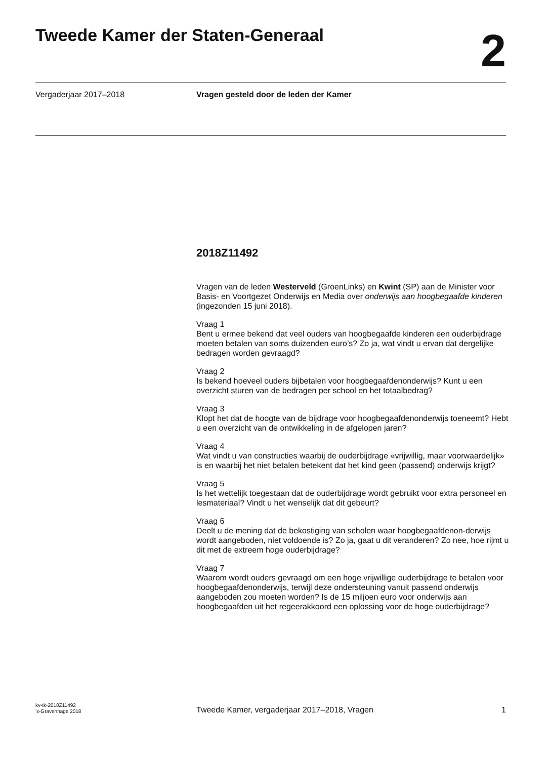Tweede Kamer der Staten-Generaal
2
Vergaderjaar 2017–2018 Vragen gesteld door de leden der Kamer
2018Z11492
Vragen van de leden Westerveld (GroenLinks) en Kwint (SP) aan de Minister voor Basis- en Voortgezet Onderwijs en Media over onderwijs aan hoogbegaafde kinderen (ingezonden 15 juni 2018).
Vraag 1
Bent u ermee bekend dat veel ouders van hoogbegaafde kinderen een ouderbijdrage moeten betalen van soms duizenden euro’s? Zo ja, wat vindt u ervan dat dergelijke bedragen worden gevraagd?
Vraag 2
Is bekend hoeveel ouders bijbetalen voor hoogbegaafdenonderwijs? Kunt u een overzicht sturen van de bedragen per school en het totaalbedrag?
Vraag 3
Klopt het dat de hoogte van de bijdrage voor hoogbegaafdenonderwijs toeneemt? Hebt u een overzicht van de ontwikkeling in de afgelopen jaren?
Vraag 4
Wat vindt u van constructies waarbij de ouderbijdrage «vrijwillig, maar voorwaardelijk» is en waarbij het niet betalen betekent dat het kind geen (passend) onderwijs krijgt?
Vraag 5
Is het wettelijk toegestaan dat de ouderbijdrage wordt gebruikt voor extra personeel en lesmateriaal? Vindt u het wenselijk dat dit gebeurt?
Vraag 6
Deelt u de mening dat de bekostiging van scholen waar hoogbegaafdenon-derwijs wordt aangeboden, niet voldoende is? Zo ja, gaat u dit veranderen? Zo nee, hoe rijmt u dit met de extreem hoge ouderbijdrage?
Vraag 7
Waarom wordt ouders gevraagd om een hoge vrijwillige ouderbijdrage te betalen voor hoogbegaafdenonderwijs, terwijl deze ondersteuning vanuit passend onderwijs aangeboden zou moeten worden? Is de 15 miljoen euro voor onderwijs aan hoogbegaafden uit het regeerakkoord een oplossing voor de hoge ouderbijdrage?
kv-tk-2018Z11492
’s-Gravenhage 2018
Tweede Kamer, vergaderjaar 2017–2018, Vragen
1